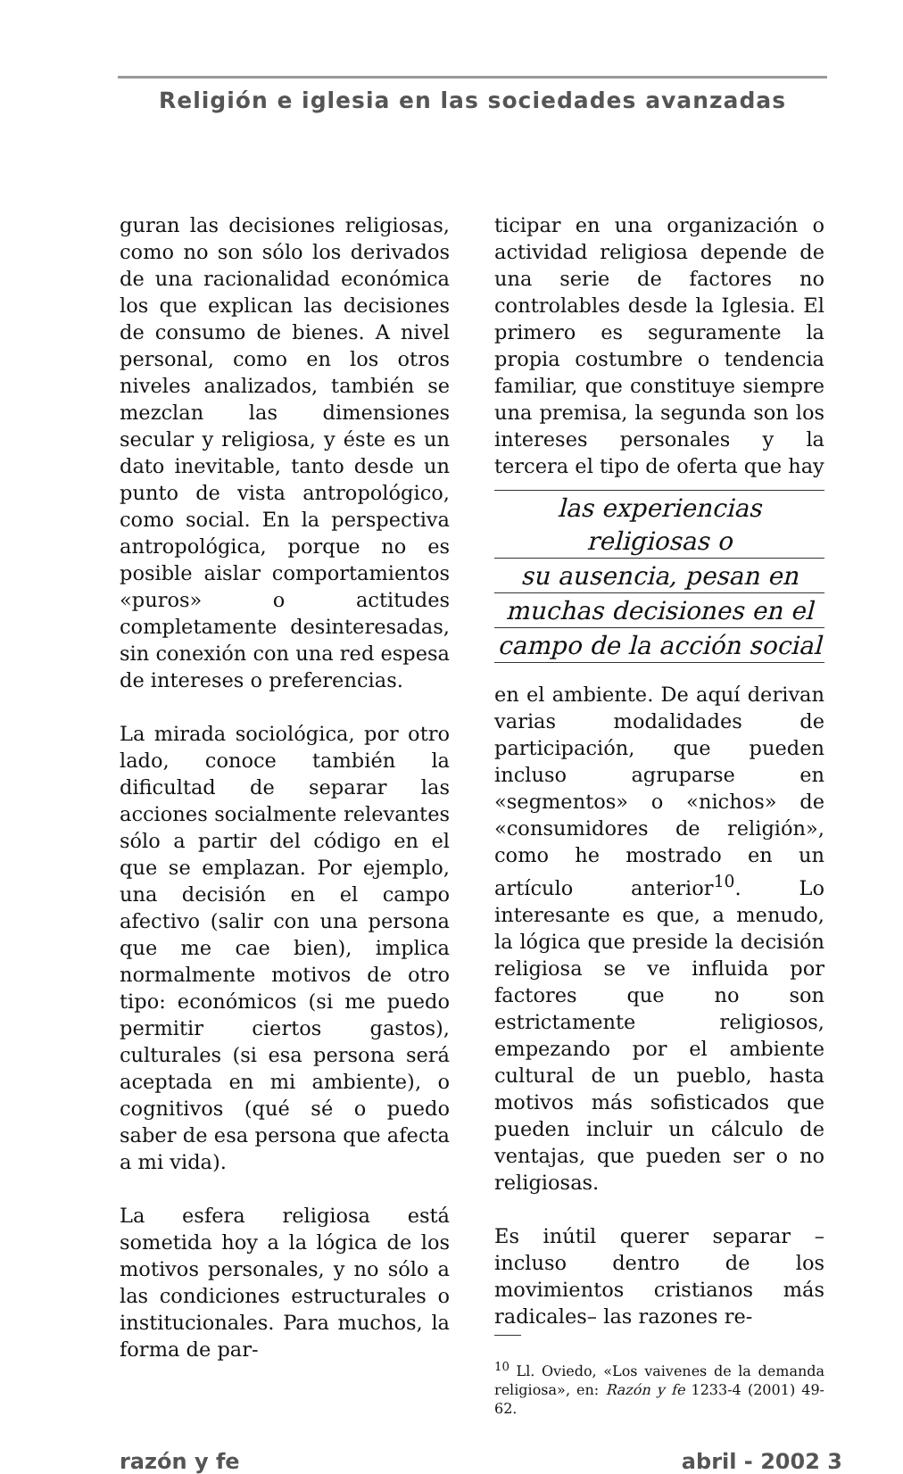Religión e iglesia en las sociedades avanzadas
guran las decisiones religiosas, como no son sólo los derivados de una racionalidad económica los que explican las decisiones de consumo de bienes. A nivel personal, como en los otros niveles analizados, también se mezclan las dimensiones secular y religiosa, y éste es un dato inevitable, tanto desde un punto de vista antropológico, como social. En la perspectiva antropológica, porque no es posible aislar comportamientos «puros» o actitudes completamente desinteresadas, sin conexión con una red espesa de intereses o preferencias.
La mirada sociológica, por otro lado, conoce también la dificultad de separar las acciones socialmente relevantes sólo a partir del código en el que se emplazan. Por ejemplo, una decisión en el campo afectivo (salir con una persona que me cae bien), implica normalmente motivos de otro tipo: económicos (si me puedo permitir ciertos gastos), culturales (si esa persona será aceptada en mi ambiente), o cognitivos (qué sé o puedo saber de esa persona que afecta a mi vida).
La esfera religiosa está sometida hoy a la lógica de los motivos personales, y no sólo a las condiciones estructurales o institucionales. Para muchos, la forma de par-
ticipar en una organización o actividad religiosa depende de una serie de factores no controlables desde la Iglesia. El primero es seguramente la propia costumbre o tendencia familiar, que constituye siempre una premisa, la segunda son los intereses personales y la tercera el tipo de oferta que hay
las experiencias religiosas o
su ausencia, pesan en
muchas decisiones en el
campo de la acción social
en el ambiente. De aquí derivan varias modalidades de participación, que pueden incluso agruparse en «segmentos» o «nichos» de «consumidores de religión», como he mostrado en un artículo anterior<sup>10</sup>. Lo interesante es que, a menudo, la lógica que preside la decisión religiosa se ve influida por factores que no son estrictamente religiosos, empezando por el ambiente cultural de un pueblo, hasta motivos más sofisticados que pueden incluir un cálculo de ventajas, que pueden ser o no religiosas.
Es inútil querer separar –incluso dentro de los movimientos cristianos más radicales– las razones re-
<sup>10</sup> Ll. Oviedo, «Los vaivenes de la demanda religiosa», en: Razón y fe 1233-4 (2001) 49-62.
razón y fe abril - 2002 3